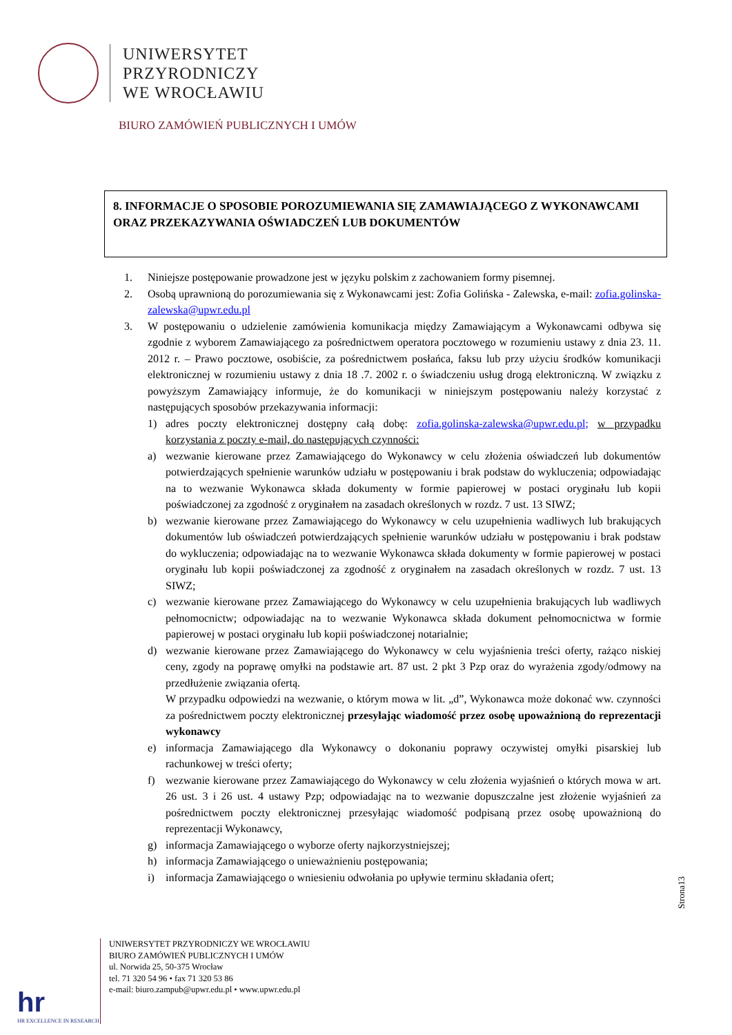UNIWERSYTET
PRZYRODNICZY
WE WROCŁAWIU
BIURO ZAMÓWIEŃ PUBLICZNYCH I UMÓW
8. INFORMACJE O SPOSOBIE POROZUMIEWANIA SIĘ ZAMAWIAJĄCEGO Z WYKONAWCAMI ORAZ PRZEKAZYWANIA OŚWIADCZEŃ LUB DOKUMENTÓW
1. Niniejsze postępowanie prowadzone jest w języku polskim z zachowaniem formy pisemnej.
2. Osobą uprawnioną do porozumiewania się z Wykonawcami jest: Zofia Golińska - Zalewska, e-mail: zofia.golinska-zalewska@upwr.edu.pl
3. W postępowaniu o udzielenie zamówienia komunikacja między Zamawiającym a Wykonawcami odbywa się zgodnie z wyborem Zamawiającego za pośrednictwem operatora pocztowego w rozumieniu ustawy z dnia 23. 11. 2012 r. – Prawo pocztowe, osobiście, za pośrednictwem posłańca, faksu lub przy użyciu środków komunikacji elektronicznej w rozumieniu ustawy z dnia 18 .7. 2002 r. o świadczeniu usług drogą elektroniczną. W związku z powyższym Zamawiający informuje, że do komunikacji w niniejszym postępowaniu należy korzystać z następujących sposobów przekazywania informacji:
1) adres poczty elektronicznej dostępny całą dobę: zofia.golinska-zalewska@upwr.edu.pl; w przypadku korzystania z poczty e-mail, do następujących czynności:
a) wezwanie kierowane przez Zamawiającego do Wykonawcy w celu złożenia oświadczeń lub dokumentów potwierdzających spełnienie warunków udziału w postępowaniu i brak podstaw do wykluczenia; odpowiadając na to wezwanie Wykonawca składa dokumenty w formie papierowej w postaci oryginału lub kopii poświadczonej za zgodność z oryginałem na zasadach określonych w rozdz. 7 ust. 13 SIWZ;
b) wezwanie kierowane przez Zamawiającego do Wykonawcy w celu uzupełnienia wadliwych lub brakujących dokumentów lub oświadczeń potwierdzających spełnienie warunków udziału w postępowaniu i brak podstaw do wykluczenia; odpowiadając na to wezwanie Wykonawca składa dokumenty w formie papierowej w postaci oryginału lub kopii poświadczonej za zgodność z oryginałem na zasadach określonych w rozdz. 7 ust. 13 SIWZ;
c) wezwanie kierowane przez Zamawiającego do Wykonawcy w celu uzupełnienia brakujących lub wadliwych pełnomocnictw; odpowiadając na to wezwanie Wykonawca składa dokument pełnomocnictwa w formie papierowej w postaci oryginału lub kopii poświadczonej notarialnie;
d) wezwanie kierowane przez Zamawiającego do Wykonawcy w celu wyjaśnienia treści oferty, rażąco niskiej ceny, zgody na poprawę omyłki na podstawie art. 87 ust. 2 pkt 3 Pzp oraz do wyrażenia zgody/odmowy na przedłużenie związania ofertą.
W przypadku odpowiedzi na wezwanie, o którym mowa w lit. „d”, Wykonawca może dokonać ww. czynności za pośrednictwem poczty elektronicznej przesyłając wiadomość przez osobę upoważnioną do reprezentacji wykonawcy
e) informacja Zamawiającego dla Wykonawcy o dokonaniu poprawy oczywistej omyłki pisarskiej lub rachunkowej w treści oferty;
f) wezwanie kierowane przez Zamawiającego do Wykonawcy w celu złożenia wyjaśnień o których mowa w art. 26 ust. 3 i 26 ust. 4 ustawy Pzp; odpowiadając na to wezwanie dopuszczalne jest złożenie wyjaśnień za pośrednictwem poczty elektronicznej przesyłając wiadomość podpisaną przez osobę upoważnioną do reprezentacji Wykonawcy,
g) informacja Zamawiającego o wyborze oferty najkorzystniejszej;
h) informacja Zamawiającego o unieważnieniu postępowania;
i) informacja Zamawiającego o wniesieniu odwołania po upływie terminu składania ofert;
Strona13
hr
HR EXCELLENCE IN RESEARCH
UNIWERSYTET PRZYRODNICZY WE WROCŁAWIU
BIURO ZAMÓWIEŃ PUBLICZNYCH I UMÓW
ul. Norwida 25, 50-375 Wrocław
tel. 71 320 54 96 • fax 71 320 53 86
e-mail: biuro.zampub@upwr.edu.pl • www.upwr.edu.pl